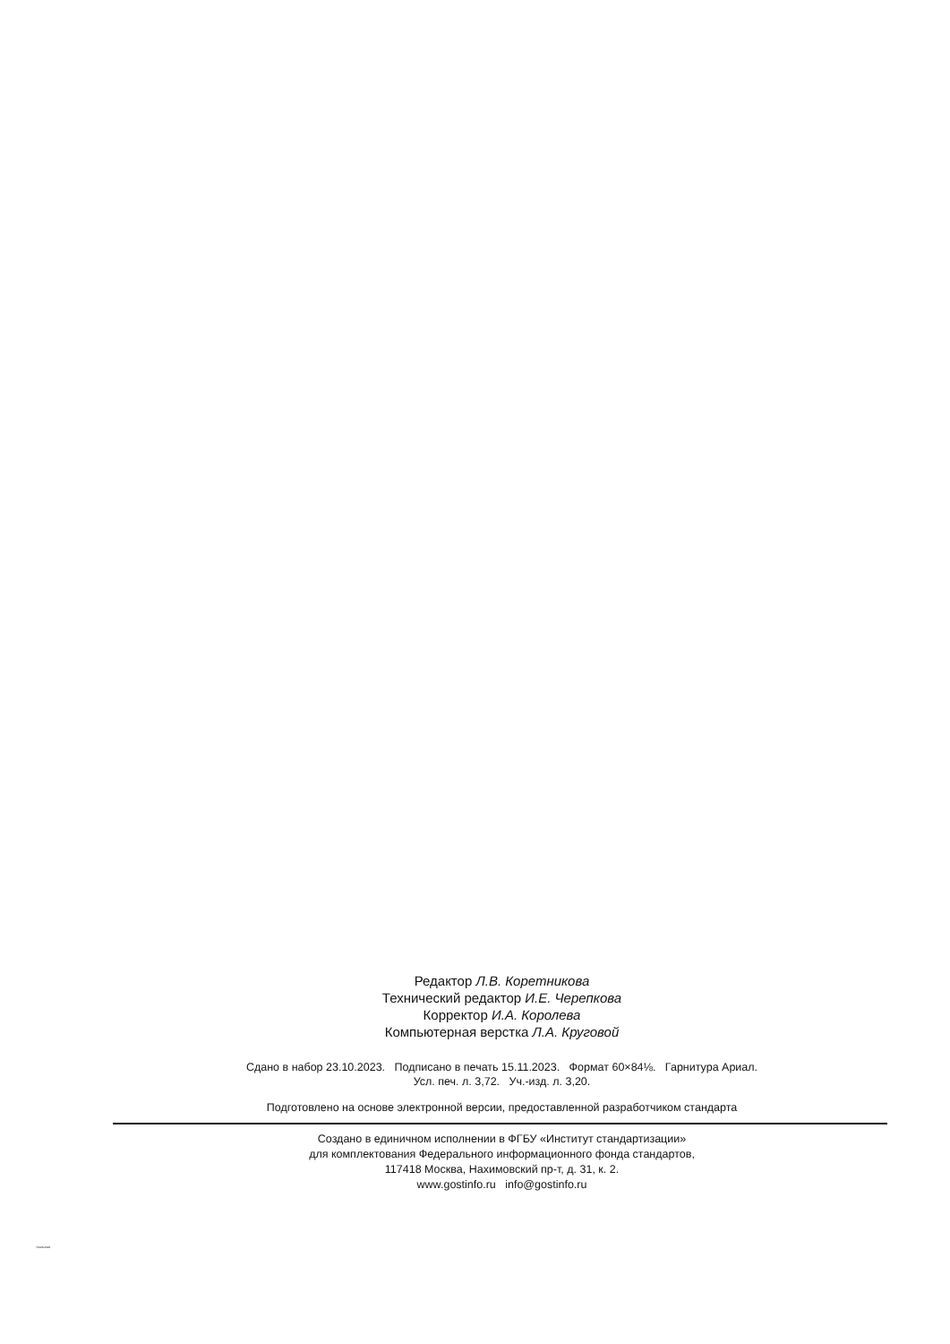Редактор Л.В. Коретникова
Технический редактор И.Е. Черепкова
Корректор И.А. Королева
Компьютерная верстка Л.А. Круговой
Сдано в набор 23.10.2023. Подписано в печать 15.11.2023. Формат 60×84⅛. Гарнитура Ариал.
Усл. печ. л. 3,72. Уч.-изд. л. 3,20.
Подготовлено на основе электронной версии, предоставленной разработчиком стандарта
Создано в единичном исполнении в ФГБУ «Институт стандартизации»
для комплектования Федерального информационного фонда стандартов,
117418 Москва, Нахимовский пр-т, д. 31, к. 2.
www.gostinfo.ru info@gostinfo.ru
71023-2023